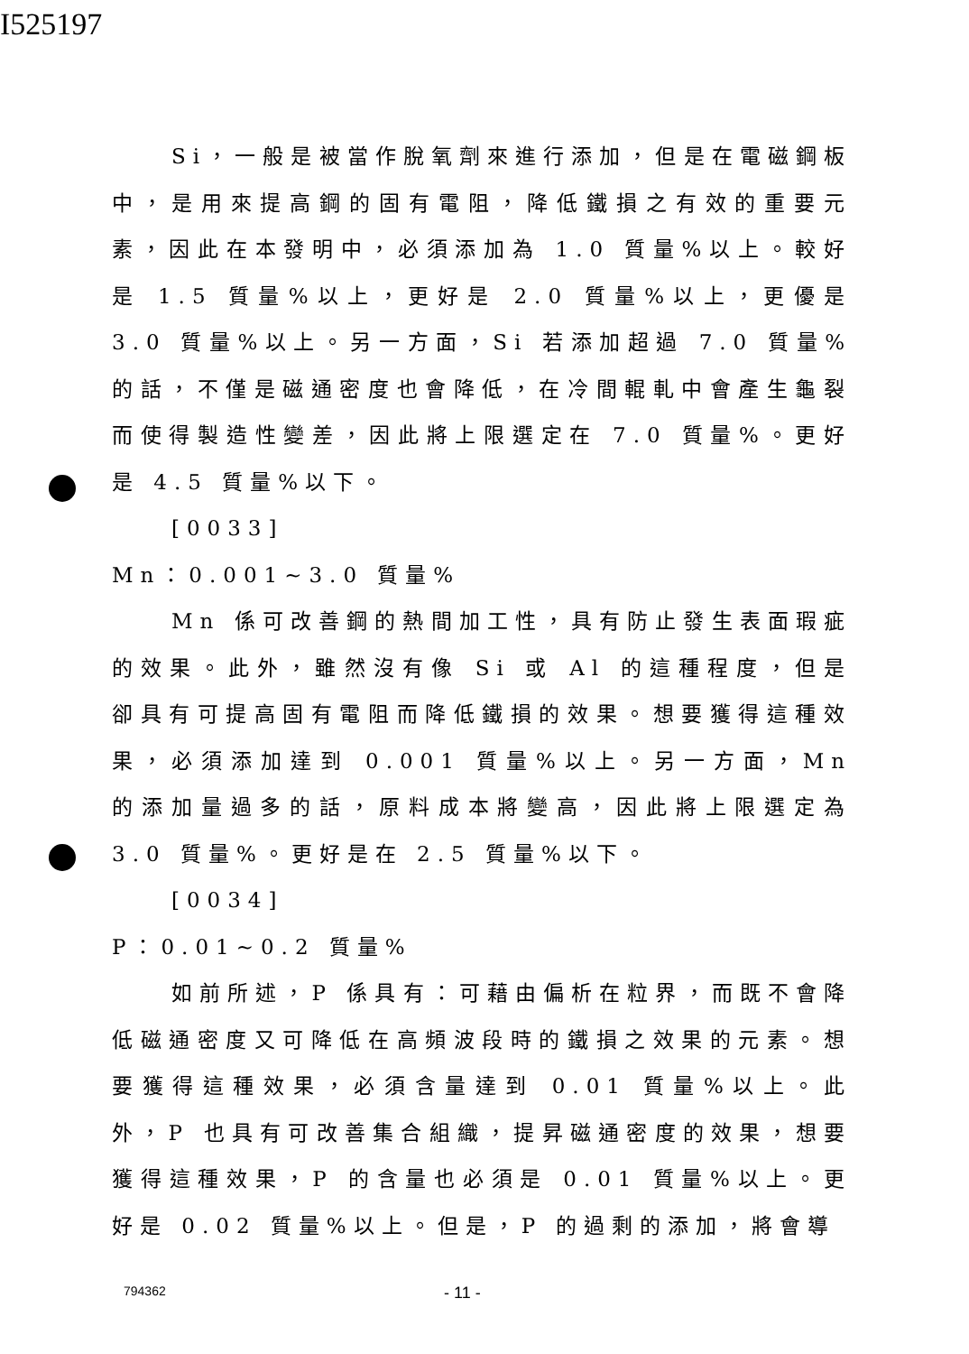I525197
Si，一般是被當作脫氧劑來進行添加，但是在電磁鋼板中，是用來提高鋼的固有電阻，降低鐵損之有效的重要元素，因此在本發明中，必須添加為 1.0 質量%以上。較好是 1.5 質量%以上，更好是 2.0 質量%以上，更優是 3.0 質量%以上。另一方面，Si 若添加超過 7.0 質量%的話，不僅是磁通密度也會降低，在冷間輥軋中會產生龜裂而使得製造性變差，因此將上限選定在 7.0 質量%。更好是 4.5 質量%以下。
[0033]
Mn：0.001~3.0 質量%
Mn 係可改善鋼的熱間加工性，具有防止發生表面瑕疵的效果。此外，雖然沒有像 Si 或 Al 的這種程度，但是卻具有可提高固有電阻而降低鐵損的效果。想要獲得這種效果，必須添加達到 0.001 質量%以上。另一方面，Mn 的添加量過多的話，原料成本將變高，因此將上限選定為 3.0 質量%。更好是在 2.5 質量%以下。
[0034]
P：0.01~0.2 質量%
如前所述，P 係具有：可藉由偏析在粒界，而既不會降低磁通密度又可降低在高頻波段時的鐵損之效果的元素。想要獲得這種效果，必須含量達到 0.01 質量%以上。此外，P 也具有可改善集合組織，提昇磁通密度的效果，想要獲得這種效果，P 的含量也必須是 0.01 質量%以上。更好是 0.02 質量%以上。但是，P 的過剩的添加，將會導
794362 - 11 -